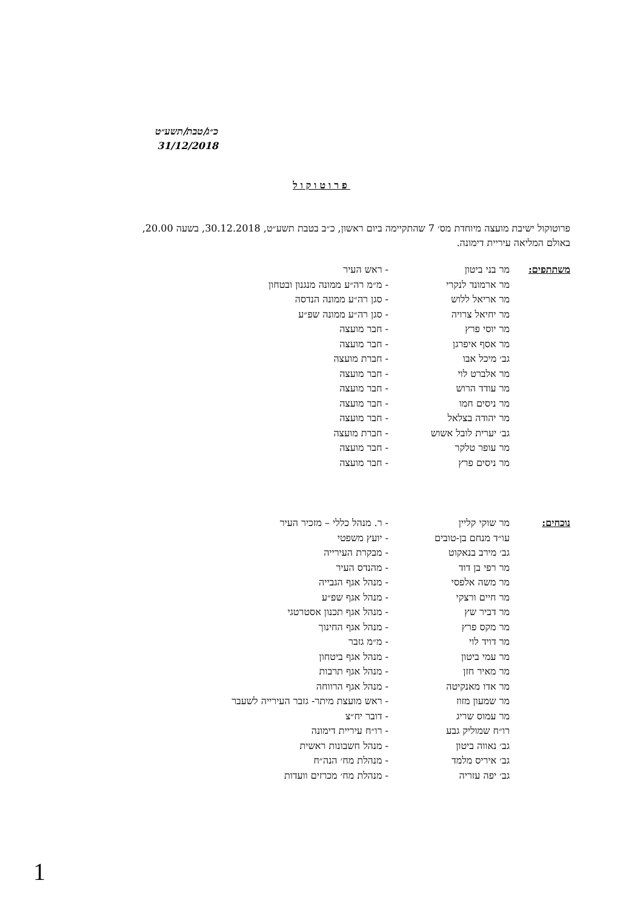כ״ג/טבת/תשע״ט
31/12/2018
פרוטוקול
פרוטוקול ישיבת מועצה מיוחדת מס׳ 7 שהתקיימה ביום ראשון, כ״ב בטבת תשע״ט, 30.12.2018, בשעה 20.00, באולם המליאה עיריית דימונה.
| משתתפים: | מר בני ביטון | - ראש העיר |
| | מר ארמונד לנקרי | - מ״מ רה״ע ממונה מנגנון ובטחון |
| | מר אריאל ללוש | - סגן רה״ע ממונה הנדסה |
| | מר יחיאל צרויה | - סגן רה״ע ממונה שפ״ע |
| | מר יוסי פרץ | - חבר מועצה |
| | מר אסף איפרגן | - חבר מועצה |
| | גב׳ מיכל אבו | - חברת מועצה |
| | מר אלברט לוי | - חבר מועצה |
| | מר עודד הרוש | - חבר מועצה |
| | מר ניסים חמו | - חבר מועצה |
| | מר יהודה בצלאל | - חבר מועצה |
| | גב׳ יערית לובל אשוש | - חברת מועצה |
| | מר עופר טלקר | - חבר מועצה |
| | מר ניסים פרץ | - חבר מועצה |
| נוכחים: | מר שוקי קליין | - ר. מנהל כללי – מזכיר העיר |
| | עו״ד מנחם בן-טובים | - יועץ משפטי |
| | גב׳ מירב בנאקוט | - מבקרת העירייה |
| | מר רפי בן דוד | - מהנדס העיר |
| | מר משה אלפסי | - מנהל אגף הגבייה |
| | מר חיים ורצקי | - מנהל אגף שפ״ע |
| | מר דביר שץ | - מנהל אגף תכנון אסטרטגי |
| | מר מקס פרץ | - מנהל אגף החינוך |
| | מר דויד לוי | - מ״מ גזבר |
| | מר עמי ביטון | - מנהל אגף ביטחון |
| | מר מאיר חזן | - מנהל אגף תרבות |
| | מר אדו מאנקיטה | - מנהל אגף הרווחה |
| | מר שמעון מזוז | - ראש מועצת מיתר- גזבר העירייה לשעבר |
| | מר עמוס שריג | - דובר יח״צ |
| | רו״ח שמוליק גבע | - רו״ח עיריית דימונה |
| | גב׳ נאווה ביטון | - מנהל חשבונות ראשית |
| | גב׳ איריס מלמד | - מנהלת מח׳ הנה״ח |
| | גב׳ יפה עזריה | - מנהלת מח׳ מכרזים וועדות |
1